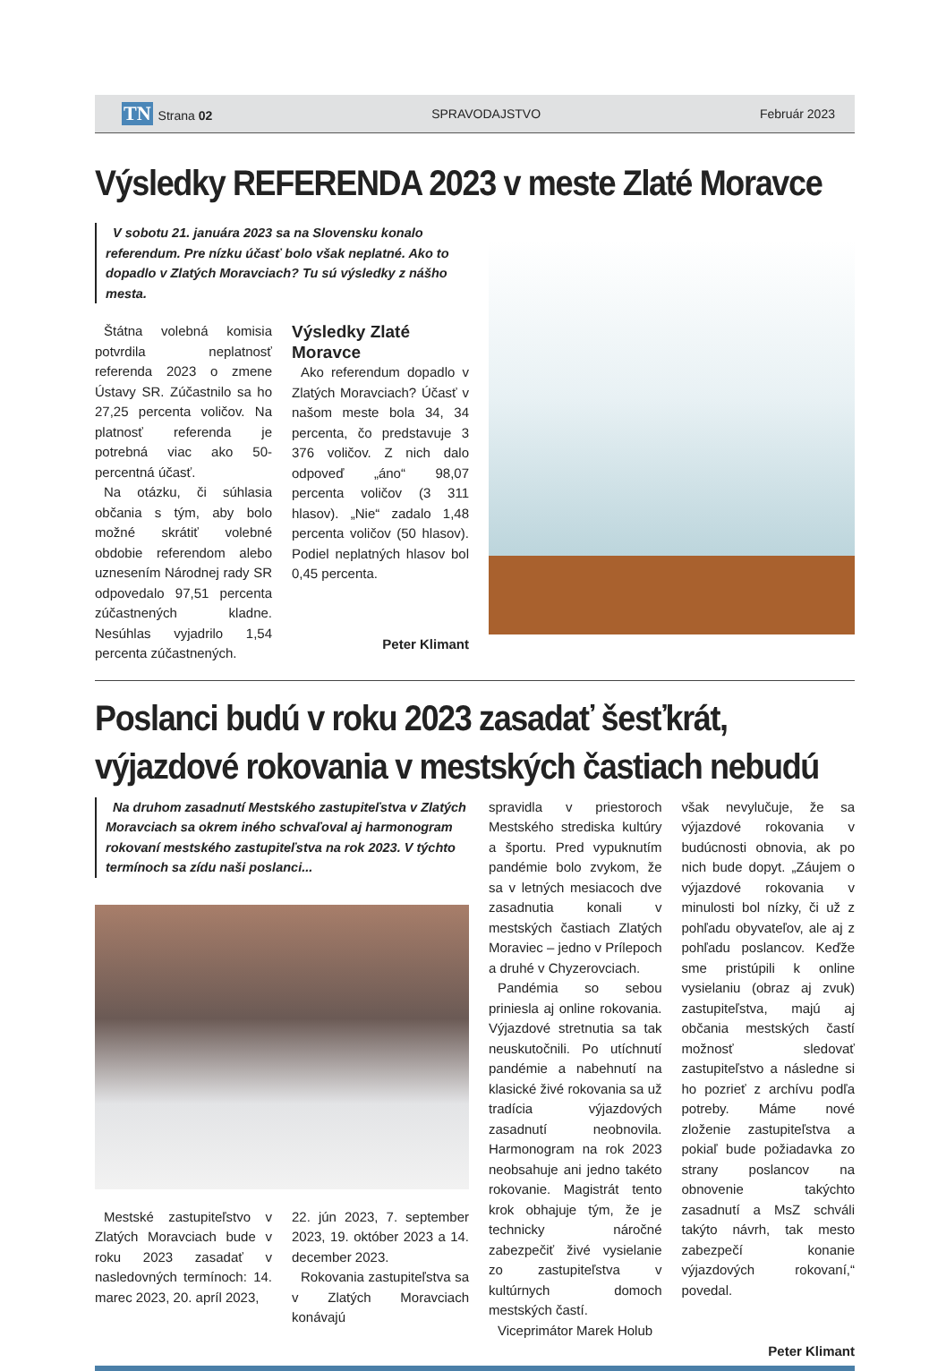TN Strana 02 SPRAVODAJSTVO Február 2023
Výsledky REFERENDA 2023 v meste Zlaté Moravce
V sobotu 21. januára 2023 sa na Slovensku konalo referendum. Pre nízku účasť bolo však neplatné. Ako to dopadlo v Zlatých Moravciach? Tu sú výsledky z nášho mesta.
Štátna volebná komisia potvrdila neplatnosť referenda 2023 o zmene Ústavy SR. Zúčastnilo sa ho 27,25 percenta voličov. Na platnosť referenda je potrebná viac ako 50-percentná účasť.
Na otázku, či súhlasia občania s tým, aby bolo možné skrátiť volebné obdobie referendom alebo uznesením Národnej rady SR odpovedalo 97,51 percenta zúčastnených kladne. Nesúhlas vyjadrilo 1,54 percenta zúčastnených.
Výsledky Zlaté Moravce
Ako referendum dopadlo v Zlatých Moravciach? Účasť v našom meste bola 34, 34 percenta, čo predstavuje 3 376 voličov. Z nich dalo odpoveď „áno“ 98,07 percenta voličov (3 311 hlasov). „Nie“ zadalo 1,48 percenta voličov (50 hlasov). Podiel neplatných hlasov bol 0,45 percenta.
Peter Klimant
Poslanci budú v roku 2023 zasadať šesťkrát,
výjazdové rokovania v mestských častiach nebudú
Na druhom zasadnutí Mestského zastupiteľstva v Zlatých Moravciach sa okrem iného schvaľoval aj harmonogram rokovaní mestského zastupiteľstva na rok 2023. V týchto termínoch sa zídu naši poslanci...
Mestské zastupiteľstvo v Zlatých Moravciach bude v roku 2023 zasadať v nasledovných termínoch: 14. marec 2023, 20. apríl 2023,
22. jún 2023, 7. september 2023, 19. október 2023 a 14. december 2023.
Rokovania zastupiteľstva sa v Zlatých Moravciach konávajú
spravidla v priestoroch Mestského strediska kultúry a športu. Pred vypuknutím pandémie bolo zvykom, že sa v letných mesiacoch dve zasadnutia konali v mestských častiach Zlatých Moraviec – jedno v Prílepoch a druhé v Chyzerovciach.
Pandémia so sebou priniesla aj online rokovania. Výjazdové stretnutia sa tak neuskutočnili. Po utíchnutí pandémie a nabehnutí na klasické živé rokovania sa už tradícia výjazdových zasadnutí neobnovila. Harmonogram na rok 2023 neobsahuje ani jedno takéto rokovanie. Magistrát tento krok obhajuje tým, že je technicky náročné zabezpečiť živé vysielanie zo zastupiteľstva v kultúrnych domoch mestských častí.
Viceprimátor Marek Holub
však nevylučuje, že sa výjazdové rokovania v budúcnosti obnovia, ak po nich bude dopyt. „Záujem o výjazdové rokovania v minulosti bol nízky, či už z pohľadu obyvateľov, ale aj z pohľadu poslancov. Keďže sme pristúpili k online vysielaniu (obraz aj zvuk) zastupiteľstva, majú aj občania mestských častí možnosť sledovať zastupiteľstvo a následne si ho pozrieť z archívu podľa potreby. Máme nové zloženie zastupiteľstva a pokiaľ bude požiadavka zo strany poslancov na obnovenie takýchto zasadnutí a MsZ schváli takýto návrh, tak mesto zabezpečí konanie výjazdových rokovaní,“ povedal.
Peter Klimant